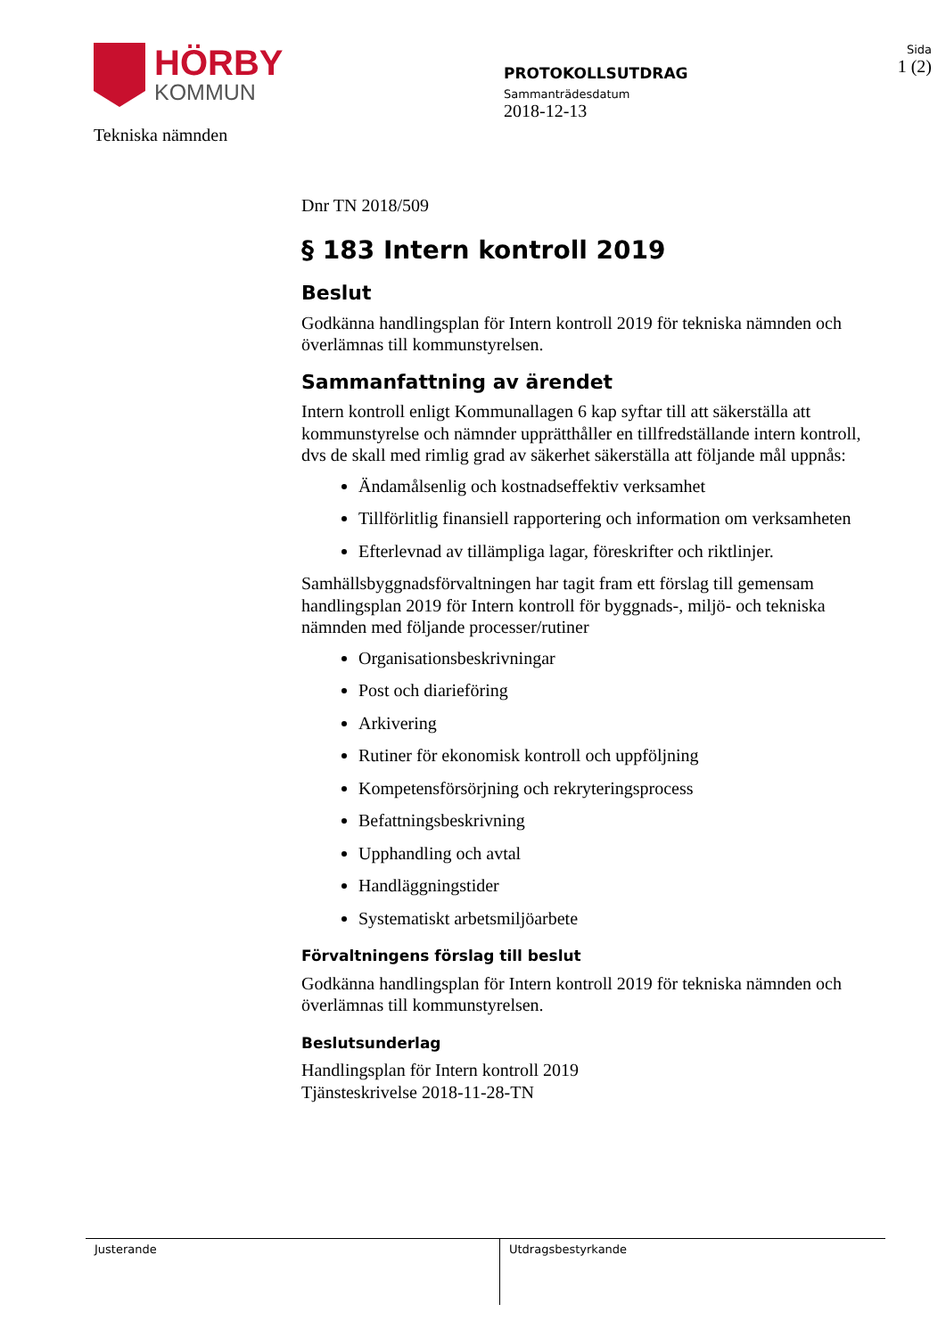HÖRBY
KOMMUN
Tekniska nämnden
PROTOKOLLSUTDRAG
Sammanträdesdatum
2018-12-13
Sida
1 (2)
Dnr TN 2018/509
§ 183 Intern kontroll 2019
Beslut
Godkänna handlingsplan för Intern kontroll 2019 för tekniska nämnden och överlämnas till kommunstyrelsen.
Sammanfattning av ärendet
Intern kontroll enligt Kommunallagen 6 kap syftar till att säkerställa att kommunstyrelse och nämnder upprätthåller en tillfredställande intern kontroll, dvs de skall med rimlig grad av säkerhet säkerställa att följande mål uppnås:
Ändamålsenlig och kostnadseffektiv verksamhet
Tillförlitlig finansiell rapportering och information om verksamheten
Efterlevnad av tillämpliga lagar, föreskrifter och riktlinjer.
Samhällsbyggnadsförvaltningen har tagit fram ett förslag till gemensam handlingsplan 2019 för Intern kontroll för byggnads-, miljö- och tekniska nämnden med följande processer/rutiner
Organisationsbeskrivningar
Post och diarieföring
Arkivering
Rutiner för ekonomisk kontroll och uppföljning
Kompetensförsörjning och rekryteringsprocess
Befattningsbeskrivning
Upphandling och avtal
Handläggningstider
Systematiskt arbetsmiljöarbete
Förvaltningens förslag till beslut
Godkänna handlingsplan för Intern kontroll 2019 för tekniska nämnden och överlämnas till kommunstyrelsen.
Beslutsunderlag
Handlingsplan för Intern kontroll 2019
Tjänsteskrivelse 2018-11-28-TN
Justerande Utdragsbestyrkande